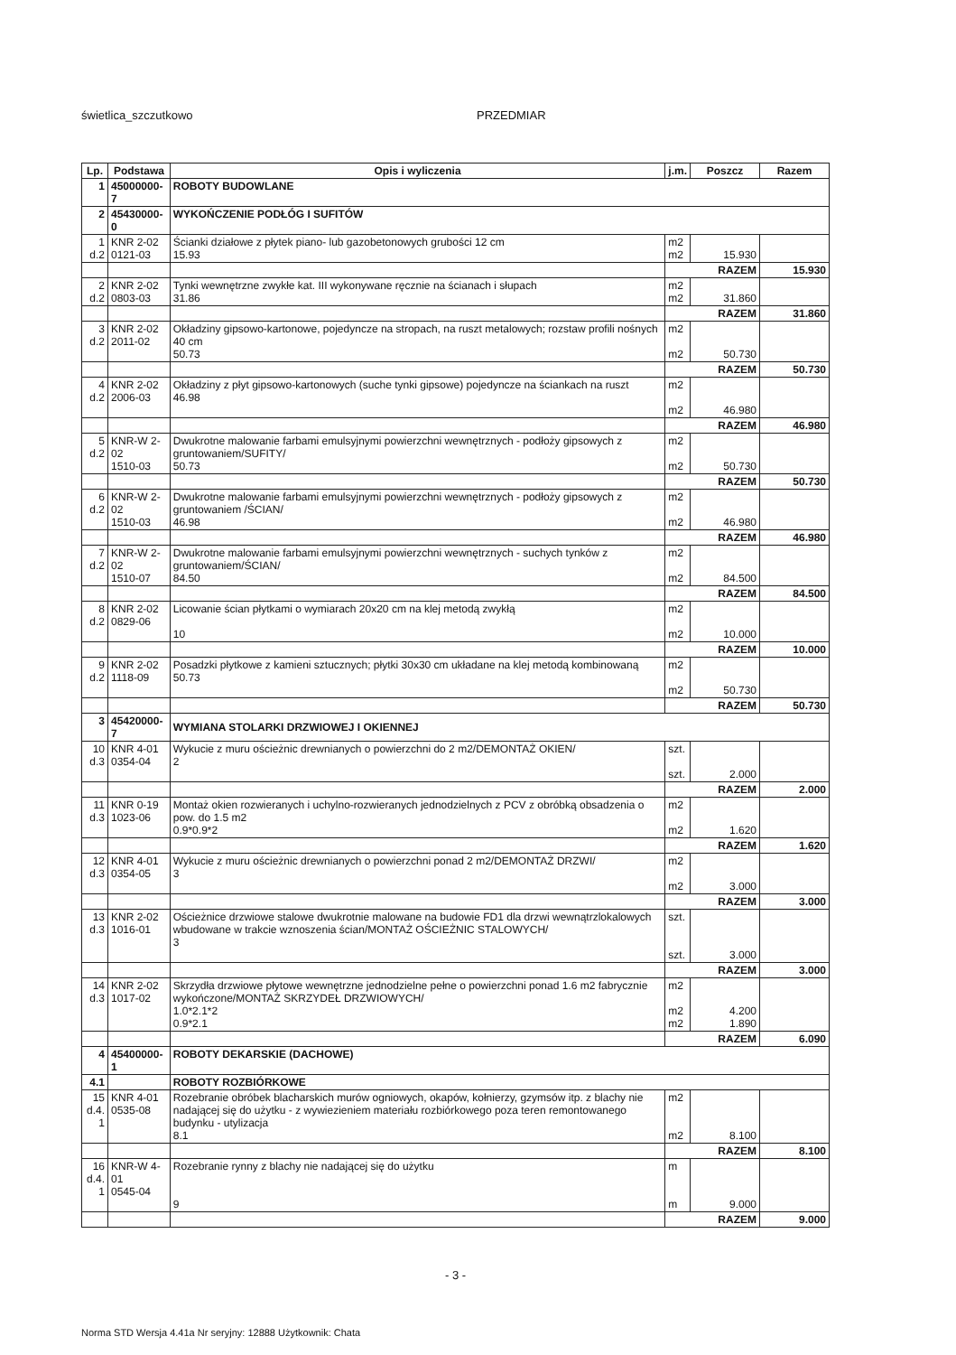świetlica_szczutkowo PRZEDMIAR
| Lp. | Podstawa | Opis i wyliczenia | j.m. | Poszcz | Razem |
| --- | --- | --- | --- | --- | --- |
| 1 | 45000000-7 | ROBOTY BUDOWLANE | | | |
| 2 | 45430000-0 | WYKOŃCZENIE PODŁÓG I SUFITÓW | | | |
| 1 d.2 | KNR 2-02 0121-03 | Ścianki działowe z płytek piano- lub gazobetonowych grubości 12 cm 15.93 | m2 m2 | 15.930 | |
| | | | RAZEM | | 15.930 |
| 2 d.2 | KNR 2-02 0803-03 | Tynki wewnętrzne zwykłe kat. III wykonywane ręcznie na ścianach i słupach 31.86 | m2 m2 | 31.860 | |
| | | | RAZEM | | 31.860 |
| 3 d.2 | KNR 2-02 2011-02 | Okładziny gipsowo-kartonowe, pojedyncze na stropach, na ruszt metalowych; rozstaw profili nośnych 40 cm 50.73 | m2 m2 | 50.730 | |
| | | | RAZEM | | 50.730 |
| 4 d.2 | KNR 2-02 2006-03 | Okładziny z płyt gipsowo-kartonowych (suche tynki gipsowe) pojedyncze na ściankach na ruszt 46.98 | m2 m2 | 46.980 | |
| | | | RAZEM | | 46.980 |
| 5 d.2 | KNR-W 2-02 1510-03 | Dwukrotne malowanie farbami emulsyjnymi powierzchni wewnętrznych - podłoży gipsowych z gruntowaniem/SUFITY/ 50.73 | m2 m2 | 50.730 | |
| | | | RAZEM | | 50.730 |
| 6 d.2 | KNR-W 2-02 1510-03 | Dwukrotne malowanie farbami emulsyjnymi powierzchni wewnętrznych - podłoży gipsowych z gruntowaniem /ŚCIAN/ 46.98 | m2 m2 | 46.980 | |
| | | | RAZEM | | 46.980 |
| 7 d.2 | KNR-W 2-02 1510-07 | Dwukrotne malowanie farbami emulsyjnymi powierzchni wewnętrznych - suchych tynków z gruntowaniem/ŚCIAN/ 84.50 | m2 m2 | 84.500 | |
| | | | RAZEM | | 84.500 |
| 8 d.2 | KNR 2-02 0829-06 | Licowanie ścian płytkami o wymiarach 20x20 cm na klej metodą zwykłą 10 | m2 m2 | 10.000 | |
| | | | RAZEM | | 10.000 |
| 9 d.2 | KNR 2-02 1118-09 | Posadzki płytkowe z kamieni sztucznych; płytki 30x30 cm układane na klej metodą kombinowaną 50.73 | m2 m2 | 50.730 | |
| | | | RAZEM | | 50.730 |
| 3 | 45420000-7 | WYMIANA STOLARKI DRZWIOWEJ I OKIENNEJ | | | |
| 10 d.3 | KNR 4-01 0354-04 | Wykucie z muru ościeżnic drewnianych o powierzchni do 2 m2/DEMONTAŻ OKIEN/ 2 | szt. szt. | 2.000 | |
| | | | RAZEM | | 2.000 |
| 11 d.3 | KNR 0-19 1023-06 | Montaż okien rozwieranych i uchylno-rozwieranych jednodzielnych z PCV z obróbką obsadzenia o pow. do 1.5 m2 0.9*0.9*2 | m2 m2 | 1.620 | |
| | | | RAZEM | | 1.620 |
| 12 d.3 | KNR 4-01 0354-05 | Wykucie z muru ościeżnic drewnianych o powierzchni ponad 2 m2/DEMONTAŻ DRZWI/ 3 | m2 m2 | 3.000 | |
| | | | RAZEM | | 3.000 |
| 13 d.3 | KNR 2-02 1016-01 | Ościeżnice drzwiowe stalowe dwukrotnie malowane na budowie FD1 dla drzwi wewnątrzlokalowych wbudowane w trakcie wznoszenia ścian/MONTAŻ OŚCIEŻNIC STALOWYCH/ 3 | szt. szt. | 3.000 | |
| | | | RAZEM | | 3.000 |
| 14 d.3 | KNR 2-02 1017-02 | Skrzydła drzwiowe płytowe wewnętrzne jednodzielne pełne o powierzchni ponad 1.6 m2 fabrycznie wykończone/MONTAŻ SKRZYDEŁ DRZWIOWYCH/ 1.0*2.1*2 0.9*2.1 | m2 m2 m2 | 4.200 1.890 | |
| | | | RAZEM | | 6.090 |
| 4 | 45400000-1 | ROBOTY DEKARSKIE (DACHOWE) | | | |
| 4.1 | | ROBOTY ROZBIÓRKOWE | | | |
| 15 d.4. 1 | KNR 4-01 0535-08 | Rozebranie obróbek blacharskich murów ogniowych, okapów, kołnierzy, gzymsów itp. z blachy nie nadającej się do użytku - z wywiezieniem materiału rozbiórkowego poza teren remontowanego budynku - utylizacja 8.1 | m2 m2 | 8.100 | |
| | | | RAZEM | | 8.100 |
| 16 d.4. 1 | KNR-W 4-01 0545-04 | Rozebranie rynny z blachy nie nadającej się do użytku 9 | m m | 9.000 | |
| | | | RAZEM | | 9.000 |
- 3 -
Norma STD Wersja 4.41a Nr seryjny: 12888 Użytkownik: Chata